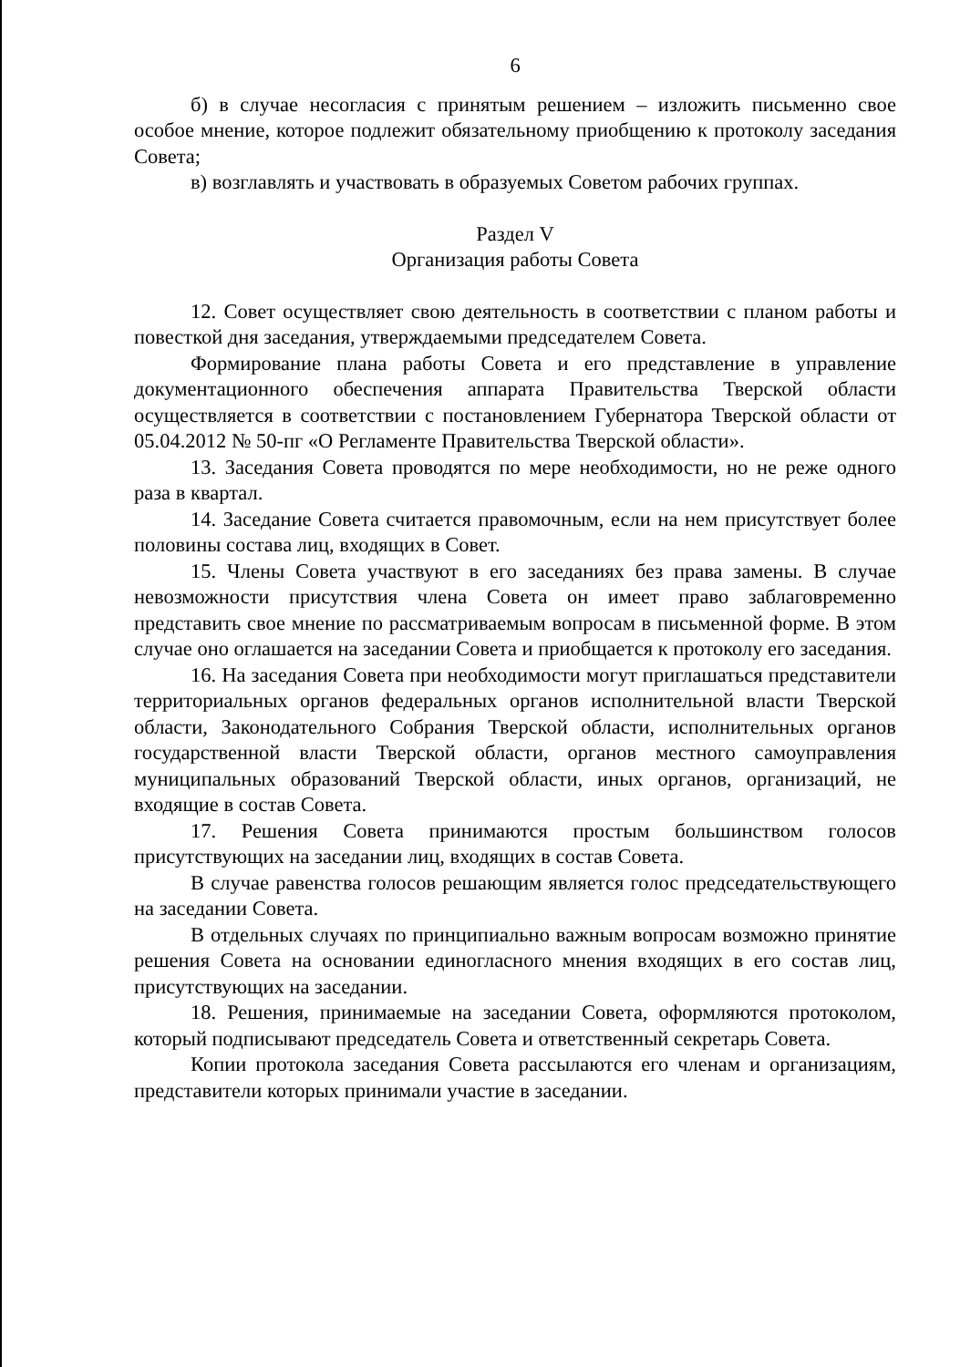6
б) в случае несогласия с принятым решением – изложить письменно свое особое мнение, которое подлежит обязательному приобщению к протоколу заседания Совета;
в) возглавлять и участвовать в образуемых Советом рабочих группах.
Раздел V
Организация работы Совета
12. Совет осуществляет свою деятельность в соответствии с планом работы и повесткой дня заседания, утверждаемыми председателем Совета.
Формирование плана работы Совета и его представление в управление документационного обеспечения аппарата Правительства Тверской области осуществляется в соответствии с постановлением Губернатора Тверской области от 05.04.2012 № 50-пг «О Регламенте Правительства Тверской области».
13. Заседания Совета проводятся по мере необходимости, но не реже одного раза в квартал.
14. Заседание Совета считается правомочным, если на нем присутствует более половины состава лиц, входящих в Совет.
15. Члены Совета участвуют в его заседаниях без права замены. В случае невозможности присутствия члена Совета он имеет право заблаговременно представить свое мнение по рассматриваемым вопросам в письменной форме. В этом случае оно оглашается на заседании Совета и приобщается к протоколу его заседания.
16. На заседания Совета при необходимости могут приглашаться представители территориальных органов федеральных органов исполнительной власти Тверской области, Законодательного Собрания Тверской области, исполнительных органов государственной власти Тверской области, органов местного самоуправления муниципальных образований Тверской области, иных органов, организаций, не входящие в состав Совета.
17. Решения Совета принимаются простым большинством голосов присутствующих на заседании лиц, входящих в состав Совета.
В случае равенства голосов решающим является голос председательствующего на заседании Совета.
В отдельных случаях по принципиально важным вопросам возможно принятие решения Совета на основании единогласного мнения входящих в его состав лиц, присутствующих на заседании.
18. Решения, принимаемые на заседании Совета, оформляются протоколом, который подписывают председатель Совета и ответственный секретарь Совета.
Копии протокола заседания Совета рассылаются его членам и организациям, представители которых принимали участие в заседании.